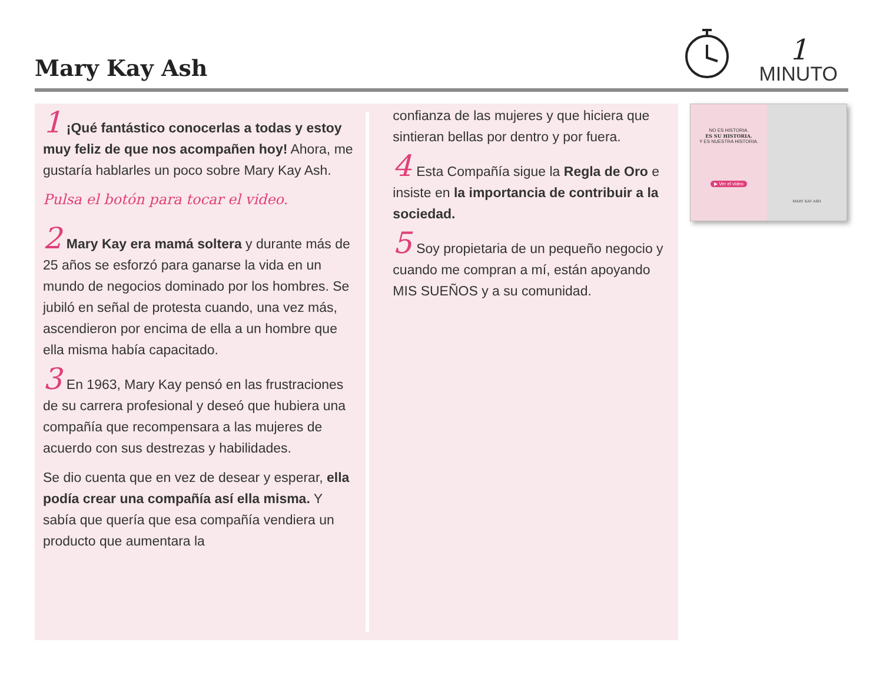Mary Kay Ash
1
MINUTO
1 ¡Qué fantástico conocerlas a todas y estoy muy feliz de que nos acompañen hoy! Ahora, me gustaría hablarles un poco sobre Mary Kay Ash.
Pulsa el botón para tocar el video.
2 Mary Kay era mamá soltera y durante más de 25 años se esforzó para ganarse la vida en un mundo de negocios dominado por los hombres. Se jubiló en señal de protesta cuando, una vez más, ascendieron por encima de ella a un hombre que ella misma había capacitado.
3 En 1963, Mary Kay pensó en las frustraciones de su carrera profesional y deseó que hubiera una compañía que recompensara a las mujeres de acuerdo con sus destrezas y habilidades.
Se dio cuenta que en vez de desear y esperar, ella podía crear una compañía así ella misma. Y sabía que quería que esa compañía vendiera un producto que aumentara la
confianza de las mujeres y que hiciera que sintieran bellas por dentro y por fuera.
4 Esta Compañía sigue la Regla de Oro e insiste en la importancia de contribuir a la sociedad.
5 Soy propietaria de un pequeño negocio y cuando me compran a mí, están apoyando MIS SUEÑOS y a su comunidad.
NO ES HISTORIA.
ES SU HISTORIA.
Y ES NUESTRA HISTORIA.
▶ Ver el video
MARY KAY ASH